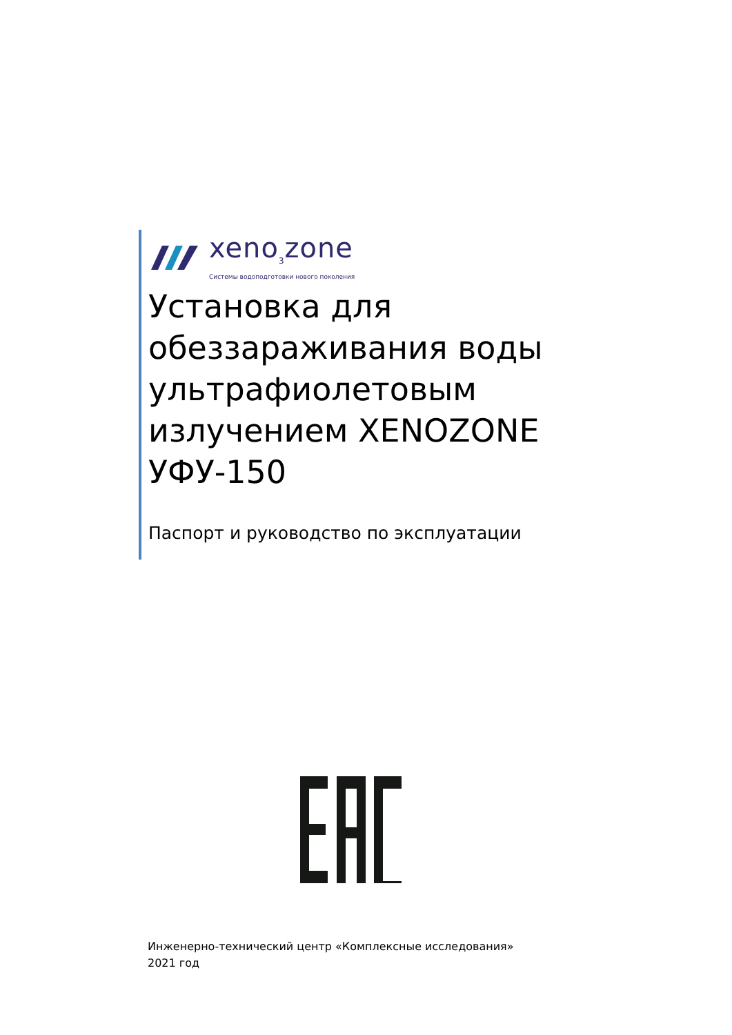xenо<sub>3</sub>zone
Системы водоподготовки нового поколения
Установка для обеззараживания воды ультрафиолетовым излучением XENOZONE УФУ-150
Паспорт и руководство по эксплуатации
Инженерно-технический центр «Комплексные исследования»
2021 год